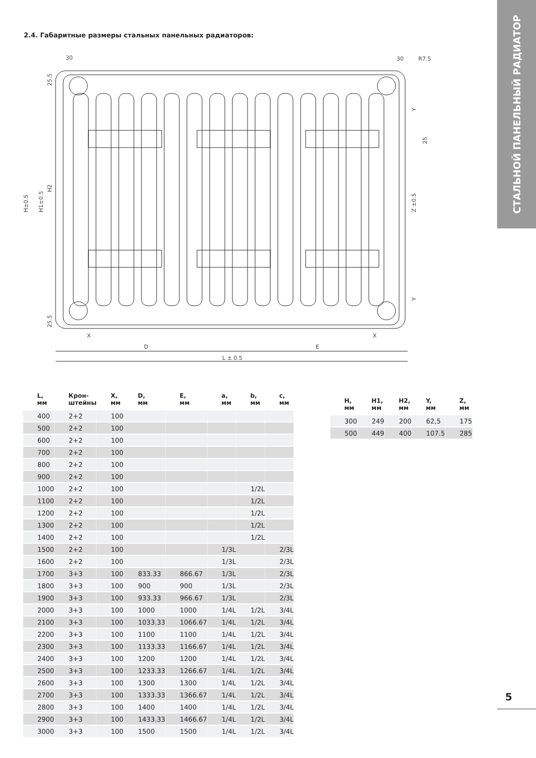СТАЛЬНОЙ ПАНЕЛЬНЫЙ РАДИАТОР
2.4. Габаритные размеры стальных панельных радиаторов:
L ± 0.5
D
E
X
X
30
30
R7.5
H±0.5
H1±0.5
H2
Z ±0.5
25
Y
Y
25.5
25.5
| L, мм | Крон- штейны | X, мм | D, мм | E, мм | a, мм | b, мм | c, мм |
| --- | --- | --- | --- | --- | --- | --- | --- |
| 400 | 2+2 | 100 | | | | | |
| 500 | 2+2 | 100 | | | | | |
| 600 | 2+2 | 100 | | | | | |
| 700 | 2+2 | 100 | | | | | |
| 800 | 2+2 | 100 | | | | | |
| 900 | 2+2 | 100 | | | | | |
| 1000 | 2+2 | 100 | | | | 1/2L | |
| 1100 | 2+2 | 100 | | | | 1/2L | |
| 1200 | 2+2 | 100 | | | | 1/2L | |
| 1300 | 2+2 | 100 | | | | 1/2L | |
| 1400 | 2+2 | 100 | | | | 1/2L | |
| 1500 | 2+2 | 100 | | | 1/3L | | 2/3L |
| 1600 | 2+2 | 100 | | | 1/3L | | 2/3L |
| 1700 | 3+3 | 100 | 833.33 | 866.67 | 1/3L | | 2/3L |
| 1800 | 3+3 | 100 | 900 | 900 | 1/3L | | 2/3L |
| 1900 | 3+3 | 100 | 933.33 | 966.67 | 1/3L | | 2/3L |
| 2000 | 3+3 | 100 | 1000 | 1000 | 1/4L | 1/2L | 3/4L |
| 2100 | 3+3 | 100 | 1033.33 | 1066.67 | 1/4L | 1/2L | 3/4L |
| 2200 | 3+3 | 100 | 1100 | 1100 | 1/4L | 1/2L | 3/4L |
| 2300 | 3+3 | 100 | 1133.33 | 1166.67 | 1/4L | 1/2L | 3/4L |
| 2400 | 3+3 | 100 | 1200 | 1200 | 1/4L | 1/2L | 3/4L |
| 2500 | 3+3 | 100 | 1233.33 | 1266.67 | 1/4L | 1/2L | 3/4L |
| 2600 | 3+3 | 100 | 1300 | 1300 | 1/4L | 1/2L | 3/4L |
| 2700 | 3+3 | 100 | 1333.33 | 1366.67 | 1/4L | 1/2L | 3/4L |
| 2800 | 3+3 | 100 | 1400 | 1400 | 1/4L | 1/2L | 3/4L |
| 2900 | 3+3 | 100 | 1433.33 | 1466.67 | 1/4L | 1/2L | 3/4L |
| 3000 | 3+3 | 100 | 1500 | 1500 | 1/4L | 1/2L | 3/4L |
| H, мм | H1, мм | H2, мм | Y, мм | Z, мм |
| --- | --- | --- | --- | --- |
| 300 | 249 | 200 | 62,5 | 175 |
| 500 | 449 | 400 | 107.5 | 285 |
5